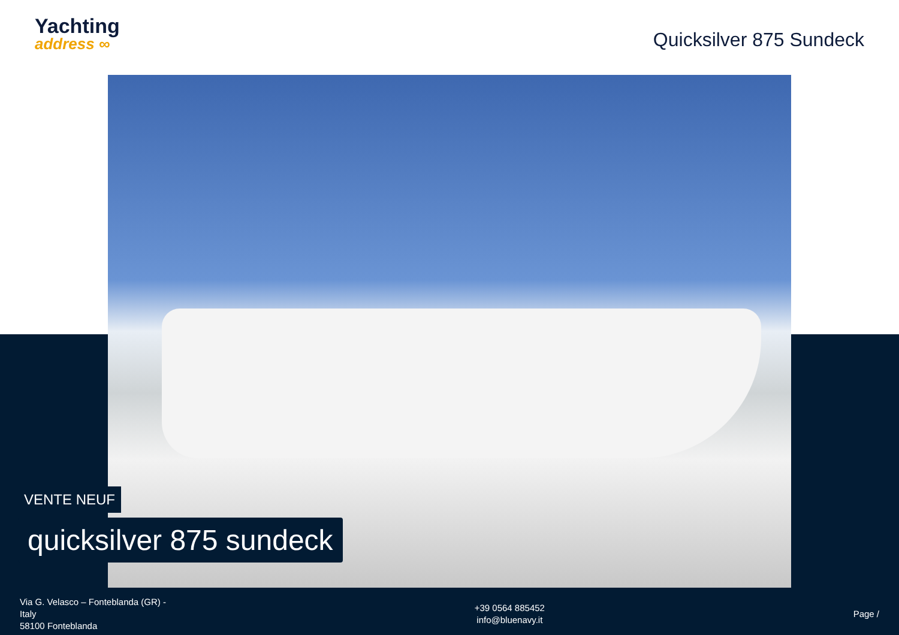Yachting
address ∞
Quicksilver 875 Sundeck
VENTE NEUF
quicksilver 875 sundeck
Via G. Velasco – Fonteblanda (GR) -
Italy
58100 Fonteblanda
+39 0564 885452
info@bluenavy.it
Page /